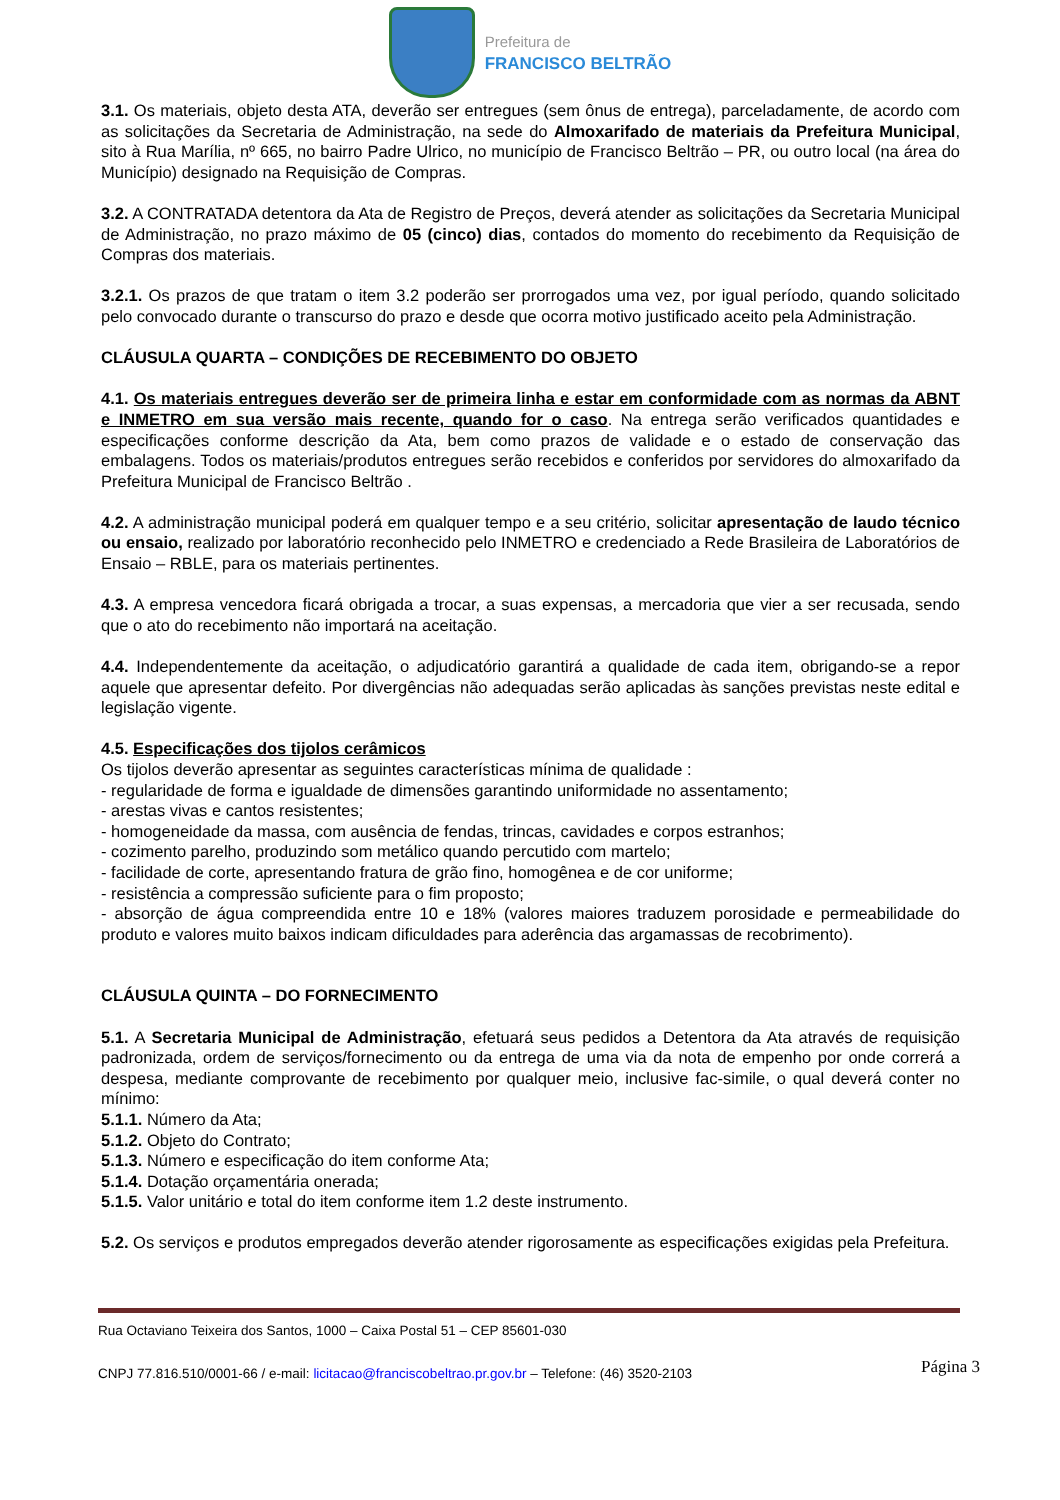Prefeitura de
FRANCISCO BELTRÃO
3.1. Os materiais, objeto desta ATA, deverão ser entregues (sem ônus de entrega), parceladamente, de acordo com as solicitações da Secretaria de Administração, na sede do Almoxarifado de materiais da Prefeitura Municipal, sito à Rua Marília, nº 665, no bairro Padre Ulrico, no município de Francisco Beltrão – PR, ou outro local (na área do Município) designado na Requisição de Compras.
3.2. A CONTRATADA detentora da Ata de Registro de Preços, deverá atender as solicitações da Secretaria Municipal de Administração, no prazo máximo de 05 (cinco) dias, contados do momento do recebimento da Requisição de Compras dos materiais.
3.2.1. Os prazos de que tratam o item 3.2 poderão ser prorrogados uma vez, por igual período, quando solicitado pelo convocado durante o transcurso do prazo e desde que ocorra motivo justificado aceito pela Administração.
CLÁUSULA QUARTA – CONDIÇÕES DE RECEBIMENTO DO OBJETO
4.1. Os materiais entregues deverão ser de primeira linha e estar em conformidade com as normas da ABNT e INMETRO em sua versão mais recente, quando for o caso. Na entrega serão verificados quantidades e especificações conforme descrição da Ata, bem como prazos de validade e o estado de conservação das embalagens. Todos os materiais/produtos entregues serão recebidos e conferidos por servidores do almoxarifado da Prefeitura Municipal de Francisco Beltrão .
4.2. A administração municipal poderá em qualquer tempo e a seu critério, solicitar apresentação de laudo técnico ou ensaio, realizado por laboratório reconhecido pelo INMETRO e credenciado a Rede Brasileira de Laboratórios de Ensaio – RBLE, para os materiais pertinentes.
4.3. A empresa vencedora ficará obrigada a trocar, a suas expensas, a mercadoria que vier a ser recusada, sendo que o ato do recebimento não importará na aceitação.
4.4. Independentemente da aceitação, o adjudicatório garantirá a qualidade de cada item, obrigando-se a repor aquele que apresentar defeito. Por divergências não adequadas serão aplicadas às sanções previstas neste edital e legislação vigente.
4.5. Especificações dos tijolos cerâmicos
Os tijolos deverão apresentar as seguintes características mínima de qualidade :
- regularidade de forma e igualdade de dimensões garantindo uniformidade no assentamento;
- arestas vivas e cantos resistentes;
- homogeneidade da massa, com ausência de fendas, trincas, cavidades e corpos estranhos;
- cozimento parelho, produzindo som metálico quando percutido com martelo;
- facilidade de corte, apresentando fratura de grão fino, homogênea e de cor uniforme;
- resistência a compressão suficiente para o fim proposto;
- absorção de água compreendida entre 10 e 18% (valores maiores traduzem porosidade e permeabilidade do produto e valores muito baixos indicam dificuldades para aderência das argamassas de recobrimento).
CLÁUSULA QUINTA – DO FORNECIMENTO
5.1. A Secretaria Municipal de Administração, efetuará seus pedidos a Detentora da Ata através de requisição padronizada, ordem de serviços/fornecimento ou da entrega de uma via da nota de empenho por onde correrá a despesa, mediante comprovante de recebimento por qualquer meio, inclusive fac-simile, o qual deverá conter no mínimo:
5.1.1. Número da Ata;
5.1.2. Objeto do Contrato;
5.1.3. Número e especificação do item conforme Ata;
5.1.4. Dotação orçamentária onerada;
5.1.5. Valor unitário e total do item conforme item 1.2 deste instrumento.
5.2. Os serviços e produtos empregados deverão atender rigorosamente as especificações exigidas pela Prefeitura.
Rua Octaviano Teixeira dos Santos, 1000 – Caixa Postal 51 – CEP 85601-030
CNPJ 77.816.510/0001-66 / e-mail: licitacao@franciscobeltrao.pr.gov.br – Telefone: (46) 3520-2103
Página 3